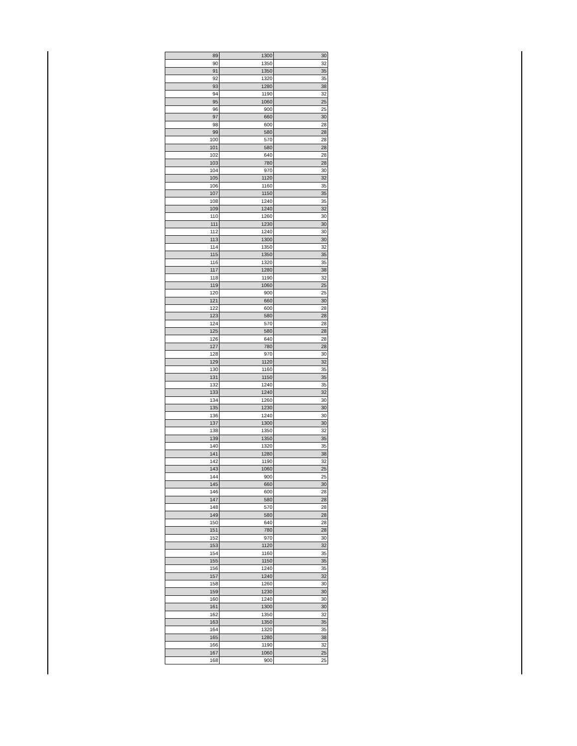| 89 | 1300 | 30 |
| 90 | 1350 | 32 |
| 91 | 1350 | 35 |
| 92 | 1320 | 35 |
| 93 | 1280 | 38 |
| 94 | 1190 | 32 |
| 95 | 1060 | 25 |
| 96 | 900 | 25 |
| 97 | 660 | 30 |
| 98 | 600 | 28 |
| 99 | 580 | 28 |
| 100 | 570 | 28 |
| 101 | 580 | 28 |
| 102 | 640 | 28 |
| 103 | 780 | 28 |
| 104 | 970 | 30 |
| 105 | 1120 | 32 |
| 106 | 1160 | 35 |
| 107 | 1150 | 35 |
| 108 | 1240 | 35 |
| 109 | 1240 | 32 |
| 110 | 1260 | 30 |
| 111 | 1230 | 30 |
| 112 | 1240 | 30 |
| 113 | 1300 | 30 |
| 114 | 1350 | 32 |
| 115 | 1350 | 35 |
| 116 | 1320 | 35 |
| 117 | 1280 | 38 |
| 118 | 1190 | 32 |
| 119 | 1060 | 25 |
| 120 | 900 | 25 |
| 121 | 660 | 30 |
| 122 | 600 | 28 |
| 123 | 580 | 28 |
| 124 | 570 | 28 |
| 125 | 580 | 28 |
| 126 | 640 | 28 |
| 127 | 780 | 28 |
| 128 | 970 | 30 |
| 129 | 1120 | 32 |
| 130 | 1160 | 35 |
| 131 | 1150 | 35 |
| 132 | 1240 | 35 |
| 133 | 1240 | 32 |
| 134 | 1260 | 30 |
| 135 | 1230 | 30 |
| 136 | 1240 | 30 |
| 137 | 1300 | 30 |
| 138 | 1350 | 32 |
| 139 | 1350 | 35 |
| 140 | 1320 | 35 |
| 141 | 1280 | 38 |
| 142 | 1190 | 32 |
| 143 | 1060 | 25 |
| 144 | 900 | 25 |
| 145 | 660 | 30 |
| 146 | 600 | 28 |
| 147 | 580 | 28 |
| 148 | 570 | 28 |
| 149 | 580 | 28 |
| 150 | 640 | 28 |
| 151 | 780 | 28 |
| 152 | 970 | 30 |
| 153 | 1120 | 32 |
| 154 | 1160 | 35 |
| 155 | 1150 | 35 |
| 156 | 1240 | 35 |
| 157 | 1240 | 32 |
| 158 | 1260 | 30 |
| 159 | 1230 | 30 |
| 160 | 1240 | 30 |
| 161 | 1300 | 30 |
| 162 | 1350 | 32 |
| 163 | 1350 | 35 |
| 164 | 1320 | 35 |
| 165 | 1280 | 38 |
| 166 | 1190 | 32 |
| 167 | 1060 | 25 |
| 168 | 900 | 25 |